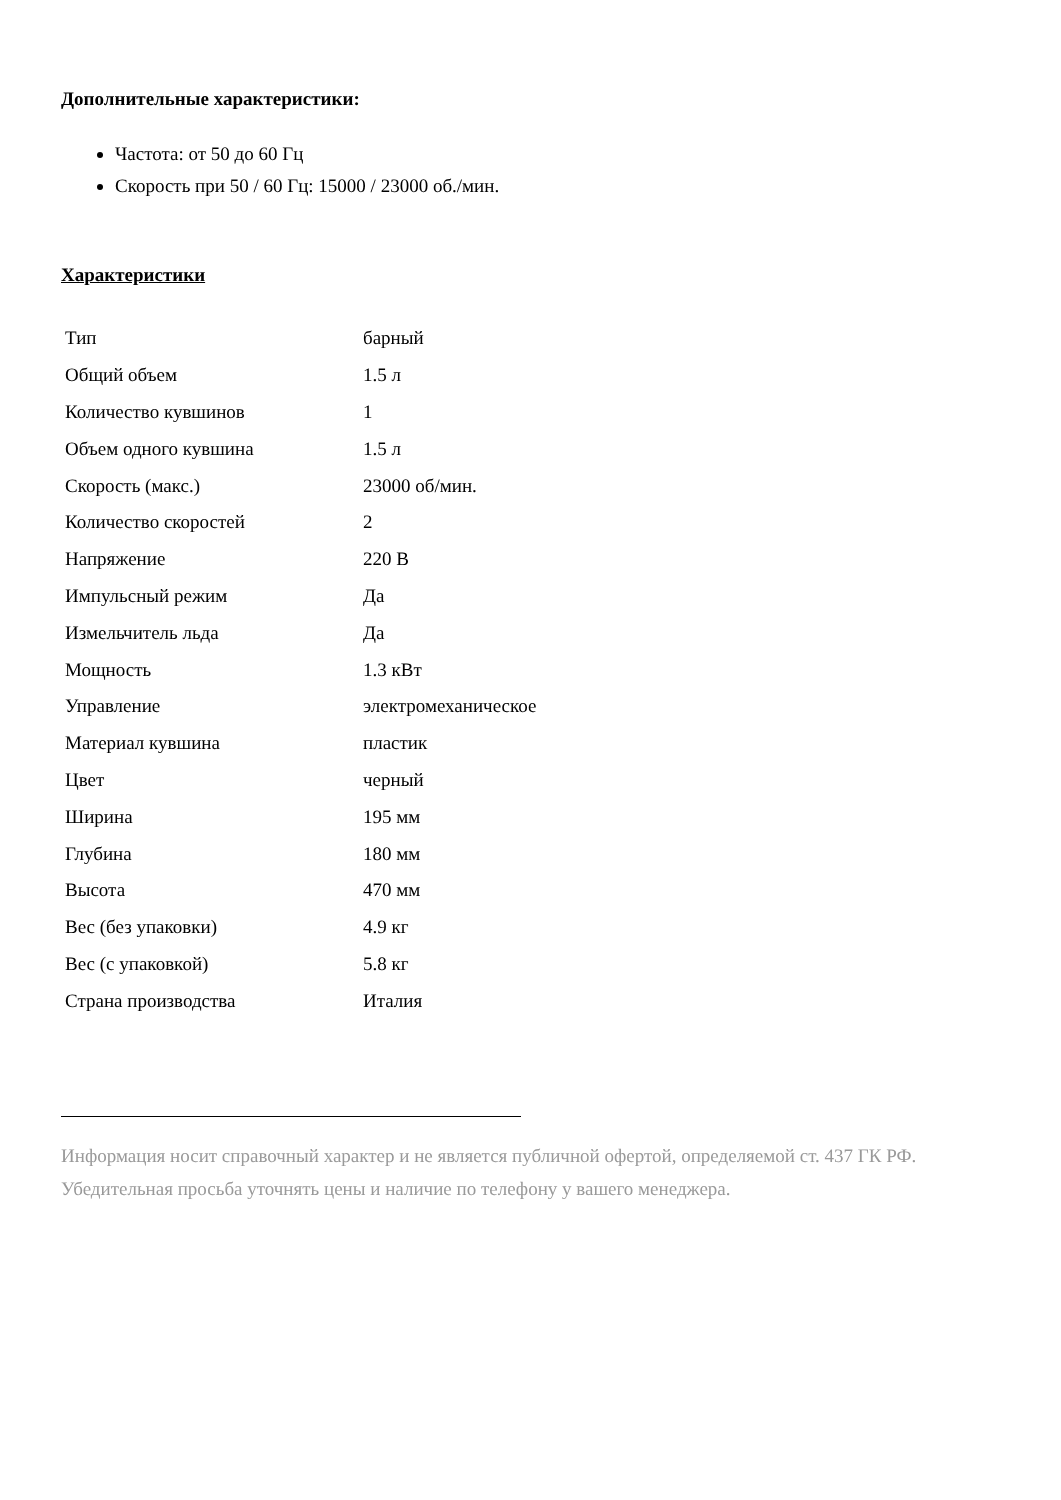Дополнительные характеристики:
Частота: от 50 до 60 Гц
Скорость при 50 / 60 Гц: 15000 / 23000 об./мин.
Характеристики
| Тип | барный |
| Общий объем | 1.5 л |
| Количество кувшинов | 1 |
| Объем одного кувшина | 1.5 л |
| Скорость (макс.) | 23000 об/мин. |
| Количество скоростей | 2 |
| Напряжение | 220 В |
| Импульсный режим | Да |
| Измельчитель льда | Да |
| Мощность | 1.3 кВт |
| Управление | электромеханическое |
| Материал кувшина | пластик |
| Цвет | черный |
| Ширина | 195 мм |
| Глубина | 180 мм |
| Высота | 470 мм |
| Вес (без упаковки) | 4.9 кг |
| Вес (с упаковкой) | 5.8 кг |
| Страна производства | Италия |
Информация носит справочный характер и не является публичной офертой, определяемой ст. 437 ГК РФ. Убедительная просьба уточнять цены и наличие по телефону у вашего менеджера.